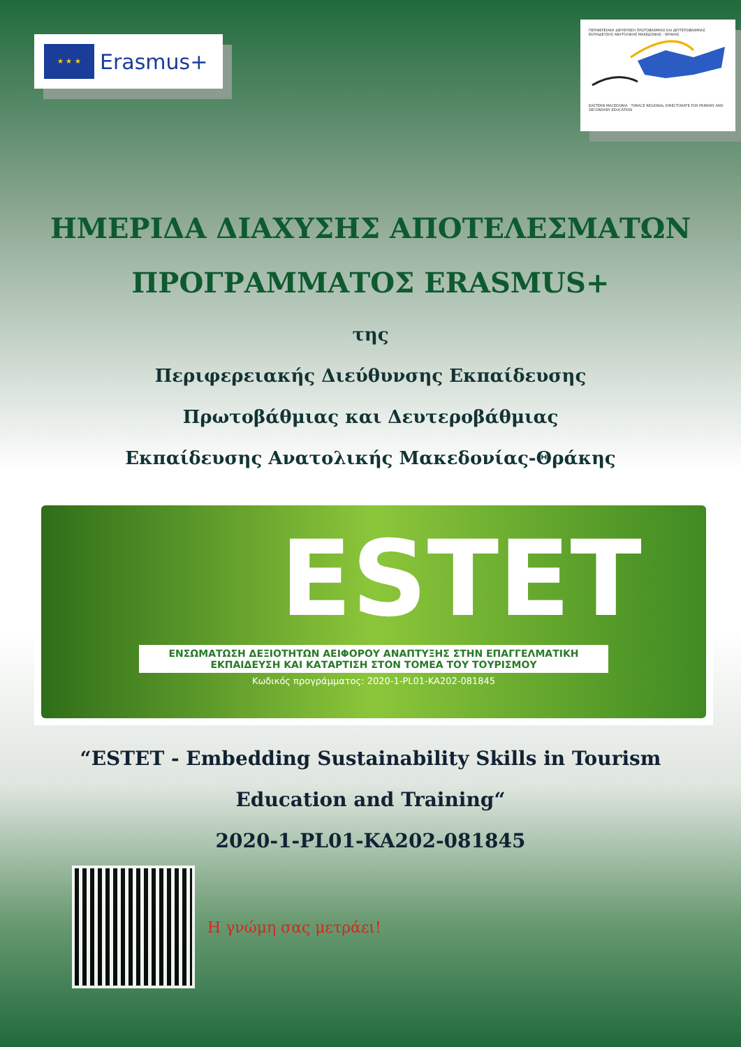★ ★ ★
Erasmus+
ΠΕΡΙΦΕΡΕΙΑΚΗ ΔΙΕΥΘΥΝΣΗ ΠΡΩΤΟΒΑΘΜΙΑΣ ΚΑΙ ΔΕΥΤΕΡΟΒΑΘΜΙΑΣ ΕΚΠΑΙΔΕΥΣΗΣ ΑΝΑΤΟΛΙΚΗΣ ΜΑΚΕΔΟΝΙΑΣ - ΘΡΑΚΗΣ EASTERN MACEDONIA - THRACE REGIONAL DIRECTORATE FOR PRIMARY AND SECONDARY EDUCATION
ΗΜΕΡΙΔΑ ΔΙΑΧΥΣΗΣ ΑΠΟΤΕΛΕΣΜΑΤΩΝ
ΠΡΟΓΡΑΜΜΑΤΟΣ ERASMUS+
της
Περιφερειακής Διεύθυνσης Εκπαίδευσης
Πρωτοβάθμιας και Δευτεροβάθμιας
Εκπαίδευσης Ανατολικής Μακεδονίας-Θράκης
ESTET
ΕΝΣΩΜΑΤΩΣΗ ΔΕΞΙΟΤΗΤΩΝ ΑΕΙΦΟΡΟΥ ΑΝΑΠΤΥΞΗΣ ΣΤΗΝ ΕΠΑΓΓΕΛΜΑΤΙΚΗ
ΕΚΠΑΙΔΕΥΣΗ ΚΑΙ ΚΑΤΑΡΤΙΣΗ ΣΤΟΝ ΤΟΜΕΑ ΤΟΥ ΤΟΥΡΙΣΜΟΥ
Κωδικός προγράμματος: 2020-1-PL01-KA202-081845
“ESTET - Embedding Sustainability Skills in Tourism Education and Training“
2020-1-PL01-KA202-081845
Η γνώμη σας μετράει!